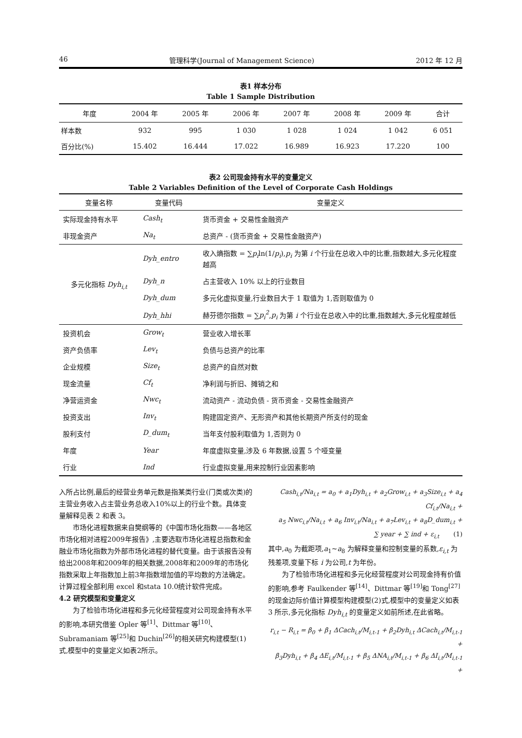46 管理科学(Journal of Management Science) 2012 年 12 月
表1 样本分布
Table 1 Sample Distribution
| 年度 | 2004 年 | 2005 年 | 2006 年 | 2007 年 | 2008 年 | 2009 年 | 合计 |
| --- | --- | --- | --- | --- | --- | --- | --- |
| 样本数 | 932 | 995 | 1 030 | 1 028 | 1 024 | 1 042 | 6 051 |
| 百分比(%) | 15.402 | 16.444 | 17.022 | 16.989 | 16.923 | 17.220 | 100 |
表2 公司现金持有水平的变量定义
Table 2 Variables Definition of the Level of Corporate Cash Holdings
| 变量名称 | 变量代码 | 变量定义 |
| --- | --- | --- |
| 实际现金持有水平 | Cash<sub>t</sub> | 货币资金 + 交易性金融资产 |
| 非现金资产 | Na<sub>t</sub> | 总资产 - (货币资金 + 交易性金融资产) |
| 多元化指标 Dyh<sub>i,t</sub> | Dyh_entro | 收入熵指数 = ∑ p<sub>i</sub> ln(1/ p<sub>i</sub> ), p<sub>i</sub> 为第 i 个行业在总收入中的比重,指数越大,多元化程度越高 |
| | Dyh_n | 占主营收入 10% 以上的行业数目 |
| | Dyh_dum | 多元化虚拟变量,行业数目大于 1 取值为 1,否则取值为 0 |
| | Dyh_hhi | 赫芬德尔指数 = ∑ p<sub>i</sub><sup>2</sup> , p<sub>i</sub> 为第 i 个行业在总收入中的比重,指数越大,多元化程度越低 |
| 投资机会 | Grow<sub>t</sub> | 营业收入增长率 |
| 资产负债率 | Lev<sub>t</sub> | 负债与总资产的比率 |
| 企业规模 | Size<sub>t</sub> | 总资产的自然对数 |
| 现金流量 | Cf<sub>t</sub> | 净利润与折旧、摊销之和 |
| 净营运资金 | Nwc<sub>t</sub> | 流动资产 - 流动负债 - 货币资金 - 交易性金融资产 |
| 投资支出 | Inv<sub>t</sub> | 购建固定资产、无形资产和其他长期资产所支付的现金 |
| 股利支付 | D_dum<sub>t</sub> | 当年支付股利取值为 1,否则为 0 |
| 年度 | Year | 年度虚拟变量,涉及 6 年数据,设置 5 个哑变量 |
| 行业 | Ind | 行业虚拟变量,用来控制行业因素影响 |
入所占比例,最后的经营业务单元数是指某类行业(门类或次类)的主营业务收入占主营业务总收入10%以上的行业个数。具体变量解释见表 2 和表 3。
市场化进程数据来自樊纲等的《中国市场化指数——各地区市场化相对进程2009年报告》,主要选取市场化进程总指数和金融业市场化指数为外部市场化进程的替代变量。由于该报告没有给出2008年和2009年的相关数据,2008年和2009年的市场化指数采取上年指数加上前3年指数增加值的平均数的方法确定。计算过程全部利用 excel 和stata 10.0统计软件完成。
4.2 研究模型和变量定义
为了检验市场化进程和多元化经营程度对公司现金持有水平的影响,本研究借鉴 Opler 等<sup>[1]</sup>、Dittmar 等<sup>[10]</sup>、Subramaniam 等<sup>[25]</sup>和 Duchin<sup>[26]</sup>的相关研究构建模型(1)式,模型中的变量定义如表2所示。
Cash<sub>i,t</sub>/Na<sub>i,t</sub> = a<sub>0</sub> + a<sub>1</sub>Dyh<sub>i,t</sub> + a<sub>2</sub>Grow<sub>i,t</sub> + a<sub>3</sub>Size<sub>i,t</sub> + a<sub>4</sub> Cf<sub>i,t</sub>/Na<sub>i,t</sub> +
a<sub>5</sub> Nwc<sub>i,t</sub>/Na<sub>i,t</sub> + a<sub>6</sub> Inv<sub>i,t</sub>/Na<sub>i,t</sub> + a<sub>7</sub>Lev<sub>i,t</sub> + a<sub>8</sub>D_dum<sub>i,t</sub> +
∑ year + ∑ ind + ε<sub>i,t</sub> (1)
其中,a<sub>0</sub> 为截距项,a<sub>1</sub>~a<sub>8</sub> 为解释变量和控制变量的系数,ε<sub>i,t</sub> 为残差项,变量下标 i 为公司,t 为年份。
为了检验市场化进程和多元化经营程度对公司现金持有价值的影响,参考 Faulkender 等<sup>[14]</sup>、Dittmar 等<sup>[19]</sup>和 Tong<sup>[27]</sup>的现金边际价值计算模型构建模型(2)式,模型中的变量定义如表 3 所示,多元化指标 Dyh<sub>i,t</sub> 的变量定义如前所述,在此省略。
r<sub>i,t</sub> − R<sub>i,t</sub> = β<sub>0</sub> + β<sub>1</sub> ΔCach<sub>i,t</sub>/M<sub>i,t-1</sub> + β<sub>2</sub>Dyh<sub>i,t</sub> ΔCach<sub>i,t</sub>/M<sub>i,t-1</sub> +
β<sub>3</sub>Dyh<sub>i,t</sub> + β<sub>4</sub> ΔE<sub>i,t</sub>/M<sub>i,t-1</sub> + β<sub>5</sub> ΔNA<sub>i,t</sub>/M<sub>i,t-1</sub> + β<sub>6</sub> ΔI<sub>i,t</sub>/M<sub>i,t-1</sub> +